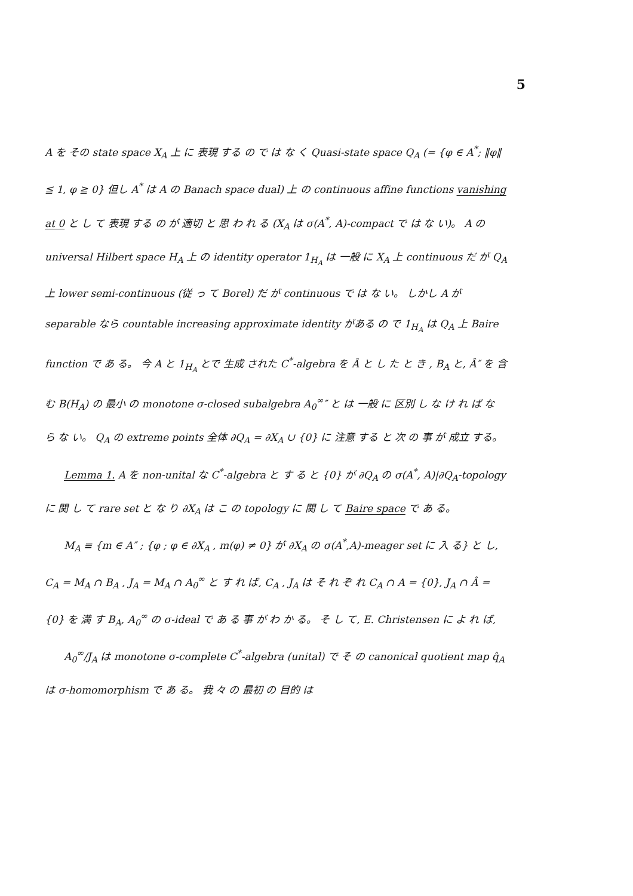5
A を その state space X<sub>A</sub> 上 に 表現 する の で は な く Quasi-state space Q<sub>A</sub> (= {φ ∈ A<sup>*</sup>; ‖φ‖ ≦ 1, φ ≧ 0} 但し A<sup>*</sup> は A の Banach space dual) 上 の continuous affine functions vanishing at 0 と し て 表現 する の が 適切 と 思 わ れ る (X<sub>A</sub> は σ(A<sup>*</sup>, A)-compact で は な い)。 A の universal Hilbert space H<sub>A</sub> 上 の identity operator 1<sub>H<sub>A</sub></sub> は 一般 に X<sub>A</sub> 上 continuous だ が Q<sub>A</sub> 上 lower semi-continuous (従 っ て Borel) だ が continuous で は な い。 しかし A が separable なら countable increasing approximate identity がある の で 1<sub>H<sub>A</sub></sub> は Q<sub>A</sub> 上 Baire function で あ る。 今 A と 1<sub>H<sub>A</sub></sub> とで 生成 された C<sup>*</sup>-algebra を Â と し た と き , B<sub>A</sub> と, Â″ を 含 む B(H<sub>A</sub>) の 最小 の monotone σ-closed subalgebra A<sub>0</sub><sup>∞</sup>″ と は 一般 に 区別 し な け れ ば な ら な い。 Q<sub>A</sub> の extreme points 全体 ∂Q<sub>A</sub> = ∂X<sub>A</sub> ∪ {0} に 注意 する と 次 の 事 が 成立 する。
Lemma 1. A を non-unital な C<sup>*</sup>-algebra と す る と {0} が ∂Q<sub>A</sub> の σ(A<sup>*</sup>, A)|∂Q<sub>A</sub>-topology に 関 し て rare set と な り ∂X<sub>A</sub> は こ の topology に 関 し て Baire space で あ る。
M<sub>A</sub> ≡ {m ∈ A″ ; {φ ; φ ∈ ∂X<sub>A</sub> , m(φ) ≠ 0} が ∂X<sub>A</sub> の σ(A<sup>*</sup>,A)-meager set に 入 る} と し, C<sub>A</sub> = M<sub>A</sub> ∩ B<sub>A</sub> , J<sub>A</sub> = M<sub>A</sub> ∩ A<sub>0</sub><sup>∞</sup> と す れ ば, C<sub>A</sub> , J<sub>A</sub> は そ れ ぞ れ C<sub>A</sub> ∩ A = {0}, J<sub>A</sub> ∩ Â = {0} を 満 す B<sub>A</sub>, A<sub>0</sub><sup>∞</sup> の σ-ideal で あ る 事 が わ か る。 そ し て, E. Christensen に よ れ ば,
A<sub>0</sub><sup>∞</sup>/J<sub>A</sub> は monotone σ-complete C<sup>*</sup>-algebra (unital) で そ の canonical quotient map q̂<sub>A</sub> は σ-homomorphism で あ る。 我 々 の 最初 の 目的 は